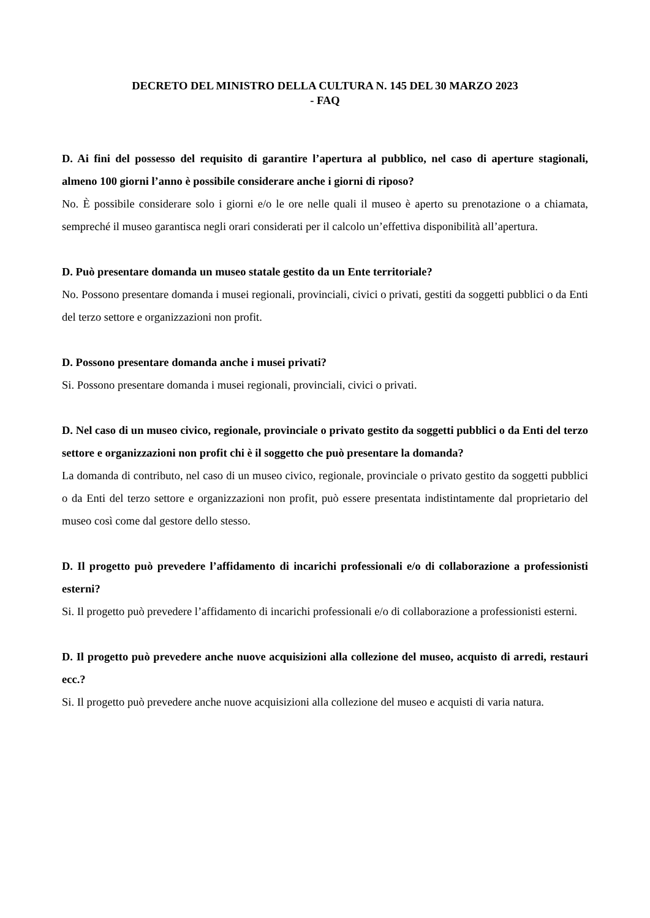DECRETO DEL MINISTRO DELLA CULTURA N. 145 DEL 30 MARZO 2023
- FAQ
D. Ai fini del possesso del requisito di garantire l’apertura al pubblico, nel caso di aperture stagionali, almeno 100 giorni l’anno è possibile considerare anche i giorni di riposo?
No. È possibile considerare solo i giorni e/o le ore nelle quali il museo è aperto su prenotazione o a chiamata, sempreché il museo garantisca negli orari considerati per il calcolo un’effettiva disponibilità all’apertura.
D. Può presentare domanda un museo statale gestito da un Ente territoriale?
No. Possono presentare domanda i musei regionali, provinciali, civici o privati, gestiti da soggetti pubblici o da Enti del terzo settore e organizzazioni non profit.
D. Possono presentare domanda anche i musei privati?
Si. Possono presentare domanda i musei regionali, provinciali, civici o privati.
D. Nel caso di un museo civico, regionale, provinciale o privato gestito da soggetti pubblici o da Enti del terzo settore e organizzazioni non profit chi è il soggetto che può presentare la domanda?
La domanda di contributo, nel caso di un museo civico, regionale, provinciale o privato gestito da soggetti pubblici o da Enti del terzo settore e organizzazioni non profit, può essere presentata indistintamente dal proprietario del museo così come dal gestore dello stesso.
D. Il progetto può prevedere l’affidamento di incarichi professionali e/o di collaborazione a professionisti esterni?
Si. Il progetto può prevedere l’affidamento di incarichi professionali e/o di collaborazione a professionisti esterni.
D. Il progetto può prevedere anche nuove acquisizioni alla collezione del museo, acquisto di arredi, restauri ecc.?
Si. Il progetto può prevedere anche nuove acquisizioni alla collezione del museo e acquisti di varia natura.